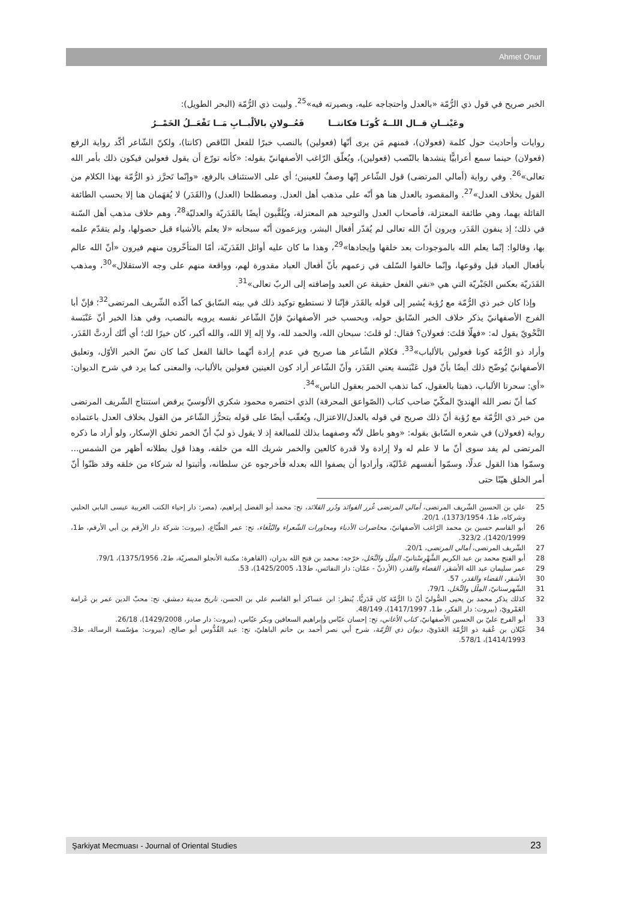Ahmet Onur
الخبر صريح في قول ذي الرُّمّة «بالعدل واحتجاجه عليه، وبصيرته فيه»<sup>25</sup>. ولبيت ذي الرُّمّة (البحر الطويل):
وعَيْنــانِ قــال اللــهُ كُونَـا فكانتــا فَعُــولانِ بالألْبــابِ مَــا تَفْعَــلُ الخَمْــرُ
روايات وأحاديث حول كلمة (فعولان)، فمنهم مَن يرى أنّها (فعولين) بالنصب خبرًا للفعل النّاقص (كانتا)، ولكنّ الشّاعر أكّد رواية الرفع (فعولان) حينما سمع أعرابيًّا ينشدها بالنّصب (فعولين)، ويُعلّق الرّاغب الأصفهانيّ بقوله: «كأنه تورّع أن يقول فعولين فيكون ذلك بأمر الله تعالى»<sup>26</sup>. وفي رواية (أمالي المرتضى) قول الشّاعر إنّها وصفٌ للعينين؛ أي على الاستئناف بالرفع، «وإنّما تَحرَّز ذو الرُّمّة بهذا الكلام من القول بخلاف العدل»<sup>27</sup>. والمقصود بالعدل هنا هو أنّه على مذهب أهل العدل. ومصطلحا (العدل) و(القَدَر) لا يُفهَمان هنا إلا بحسب الطائفة القائلة بهما، وهي طائفة المعتزلة، فأصحاب العدل والتوحيد هم المعتزلة، ويُلَقَّبون أيضًا بالقَدَريّة والعدليّة<sup>28</sup>، وهم خلاف مذهب أهل السّنة في ذلك؛ إذ ينفون القَدَر، ويرون أنّ الله تعالى لم يُقدّر أفعال البشر، ويزعمون أنّه سبحانه «لا يعلم بالأشياء قبل حصولها، ولم يتقدّم علمه بها، وقالوا: إنّما يعلم الله بالموجودات بعد خلقها وإيجادها»<sup>29</sup>، وهذا ما كان عليه أوائل القَدَريّة، أمّا المتأخّرون منهم فيرون «أنّ الله عالم بأفعال العباد قبل وقوعها، وإنّما خالفوا السّلف في زعمهم بأنّ أفعال العباد مقدورة لهم، وواقعة منهم على وجه الاستقلال»<sup>30</sup>، ومذهب القَدَريّة بعكس الجَبْريّة التي هي «نفي الفعل حقيقة عن العبد وإضافته إلى الربّ تعالى»<sup>31</sup>.
وإذا كان خبر ذي الرُّمّة مع رُؤبة يُشير إلى قوله بالقَدَر فإنّنا لا نستطيع توكيد ذلك في بيته السّابق كما أكّده الشّريف المرتضى<sup>32</sup>؛ فإنّ أبا الفرج الأصفهانيّ يذكر خلاف الخبر السّابق حوله، وبحسب خبر الأصفهانيّ فإنّ الشّاعر نفسه يرويه بالنصب، وفي هذا الخبر أنّ عَنْبَسة النَّحْويّ يقول له: «فهلّا قلتَ: فعولان؟ فقال: لو قلتَ: سبحان الله، والحمد لله، ولا إله إلا الله، والله أكبر، كان خيرًا لك؛ أي أنّك أردتَّ القَدَر، وأراد ذو الرُّمّة كونا فعولين بالألباب»<sup>33</sup>. فكلام الشّاعر هنا صريح في عدم إرادة أنّهما خالقا الفعل كما كان نصّ الخبر الأوّل، وتعليق الأصفهانيّ يُوضّح ذلك أيضًا بأنّ قول عَنْبَسة يعني القَدَر، وأنّ الشّاعر أراد كون العينين فعولين بالألباب، والمعنى كما يرد في شرح الديوان: «أي: سحرتا الألباب، ذهبتا بالعقول، كما تذهب الخمر بعقول الناس»<sup>34</sup>.
كما أنّ نصر الله الهنديّ المكّيّ صاحب كتاب (الصّواعق المحرقة) الذي اختصره محمود شكري الألوسيّ يرفض استنتاج الشّريف المرتضى من خبر ذي الرُّمّة مع رُؤبة أنّ ذلك صريح في قوله بالعدل/الاعتزال، ويُعقّب أيضًا على قوله بتحرُّز الشّاعر من القول بخلاف العدل باعتماده رواية (فعولان) في شعره السّابق بقوله: «وهو باطل لأنّه وصفهما بذلك للمبالغة إذ لا يقول ذو لبّ أنّ الخمر تخلق الإسكار، ولو أراد ما ذكره المرتضى لم يفد سوى أنّ ما لا علم له ولا إرادة ولا قدرة كالعين والخمر شريك الله من خلقه، وهذا قول بطلانه أظهر من الشمس... وسمّوا هذا القول عدلًا، وسمّوا أنفسهم عَدْليّة، وأرادوا أن يصفوا الله بعدله فأخرجوه عن سلطانه، وأثبتوا له شركاء من خلقه وقد ظنّوا أنّ أمر الخلق هيّنًا حتى
25 علي بن الحسين الشّريف المرتضى، أمالي المرتضى غُرر الفوائد ودُرر القلائد، تح: محمد أبو الفضل إبراهيم، (مصر: دار إحياء الكتب العربية عيسى البابي الحلبي وشركاه، ط1، 1373/1954)، 20/1.
26 أبو القاسم حسين بن محمد الرّاغب الأصفهانيّ، محاضرات الأدباء ومحاورات الشّعراء والبُلَغاء، تح: عمر الطّبّاع، (بيروت: شركة دار الأرقم بن أبي الأرقم، ط1، 1420/1999)، 323/2.
27 الشّريف المرتضى، أمالي المرتضى، 20/1.
28 أبو الفتح محمد بن عبد الكريم الشَّهْرِسْتانيّ، المِلَل والنِّحَل، خرّجه: محمد بن فتح الله بدران، (القاهرة: مكتبة الأنجلو المصريّة، ط2، 1375/1956)، 79/1.
29 عمر سليمان عبد الله الأشقر، القضاء والقدر، (الأردنّ - عمّان: دار النفائس، ط13، 1425/2005)، 53.
30 الأشقر، القضاء والقدر، 57.
31 الشّهرستانيّ، المِلَل والنِّحَل، 79/1.
32 كذلك يذكر محمد بن يحيى الصُّوليّ أنّ ذا الرُّمّة كان قَدَريًّا. يُنظر: ابن عساكر أبو القاسم علي بن الحسن، تاريخ مدينة دمشق، تح: محبّ الدين عمر بن غَرامة العَمْرويّ، (بيروت: دار الفكر، ط1، 1417/1997)، 48/149.
33 أبو الفرج عليّ بن الحسين الأصفهانيّ، كتاب الأغاني، تح: إحسان عبّاس وإبراهيم السعافين وبكر عبّاس، (بيروت: دار صادر، 1429/2008)، 26/18.
34 غَيْلان بن عُقبة ذو الرُّمّة العَدَويّ، ديوان ذي الرُّمّة، شرح أبي نصر أحمد بن حاتم الباهليّ، تح: عبد القُدُّوس أبو صالح، (بيروت: مؤسّسة الرسالة، ط3، 1414/1993)، 578/1.
Şarkiyat Mecmuası - Journal of Oriental Studies 23